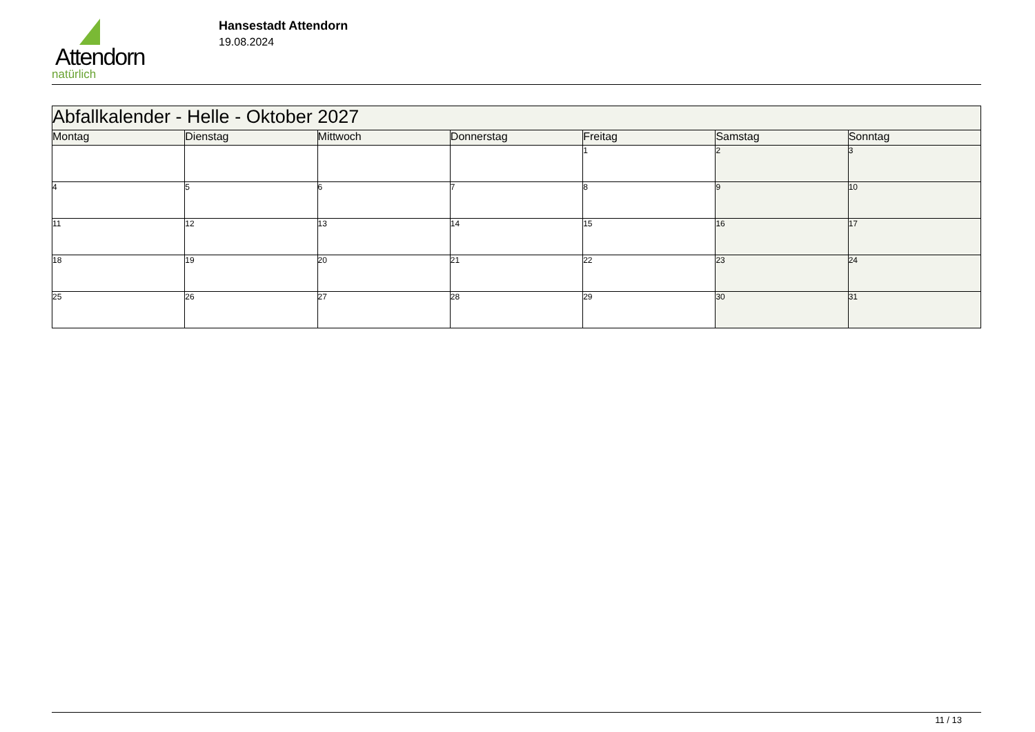Attendorn
natürlich
Hansestadt Attendorn
19.08.2024
| Abfallkalender - Helle - Oktober 2027 | | | | | | |
| Montag | Dienstag | Mittwoch | Donnerstag | Freitag | Samstag | Sonntag |
| | | | | 1 | 2 | 3 |
| 4 | 5 | 6 | 7 | 8 | 9 | 10 |
| 11 | 12 | 13 | 14 | 15 | 16 | 17 |
| 18 | 19 | 20 | 21 | 22 | 23 | 24 |
| 25 | 26 | 27 | 28 | 29 | 30 | 31 |
11 / 13